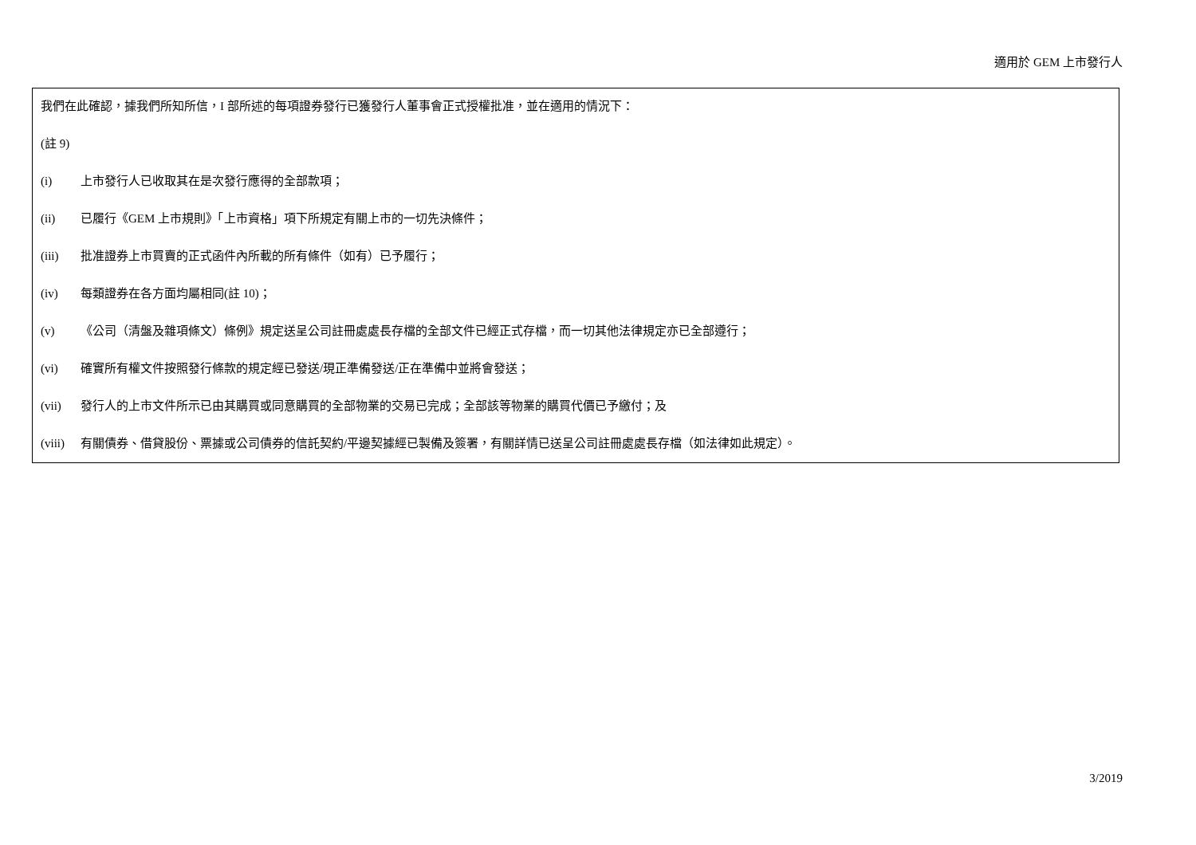適用於 GEM 上市發行人
我們在此確認，據我們所知所信，I 部所述的每項證券發行已獲發行人董事會正式授權批准，並在適用的情況下：
(註 9)
(i) 上市發行人已收取其在是次發行應得的全部款項；
(ii) 已履行《GEM 上市規則》「上市資格」項下所規定有關上市的一切先決條件；
(iii) 批准證券上市買賣的正式函件內所載的所有條件（如有）已予履行；
(iv) 每類證券在各方面均屬相同(註 10)；
(v) 《公司（清盤及雜項條文）條例》規定送呈公司註冊處處長存檔的全部文件已經正式存檔，而一切其他法律規定亦已全部遵行；
(vi) 確實所有權文件按照發行條款的規定經已發送/現正準備發送/正在準備中並將會發送；
(vii) 發行人的上市文件所示已由其購買或同意購買的全部物業的交易已完成；全部該等物業的購買代價已予繳付；及
(viii) 有關債券、借貸股份、票據或公司債券的信託契約/平邊契據經已製備及簽署，有關詳情已送呈公司註冊處處長存檔（如法律如此規定）。
3/2019